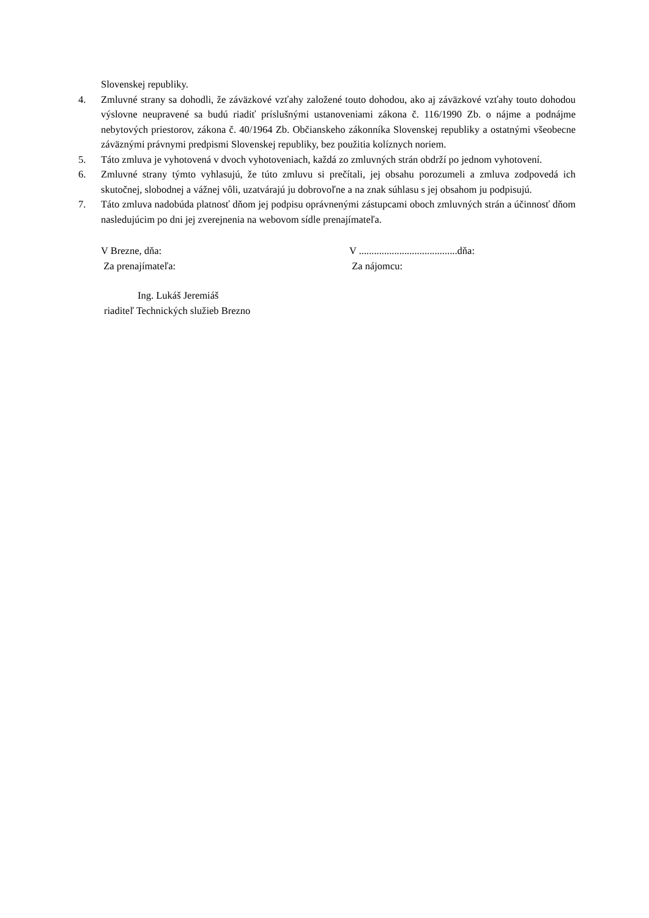Slovenskej republiky.
4. Zmluvné strany sa dohodli, že záväzkové vzťahy založené touto dohodou, ako aj záväzkové vzťahy touto dohodou výslovne neupravené sa budú riadiť príslušnými ustanoveniami zákona č. 116/1990 Zb. o nájme a podnájme nebytových priestorov, zákona č. 40/1964 Zb. Občianskeho zákonníka Slovenskej republiky a ostatnými všeobecne záväznými právnymi predpismi Slovenskej republiky, bez použitia kolíznych noriem.
5. Táto zmluva je vyhotovená v dvoch vyhotoveniach, každá zo zmluvných strán obdrží po jednom vyhotovení.
6. Zmluvné strany týmto vyhlasujú, že túto zmluvu si prečítali, jej obsahu porozumeli a zmluva zodpovedá ich skutočnej, slobodnej a vážnej vôli, uzatvárajú ju dobrovoľne a na znak súhlasu s jej obsahom ju podpisujú.
7. Táto zmluva nadobúda platnosť dňom jej podpisu oprávnenými zástupcami oboch zmluvných strán a účinnosť dňom nasledujúcim po dni jej zverejnenia na webovom sídle prenajímateľa.
V Brezne, dňa:
Za prenajímateľa:
V .......................................dňa:
Za nájomcu:
Ing. Lukáš Jeremiáš
riaditeľ Technických služieb Brezno